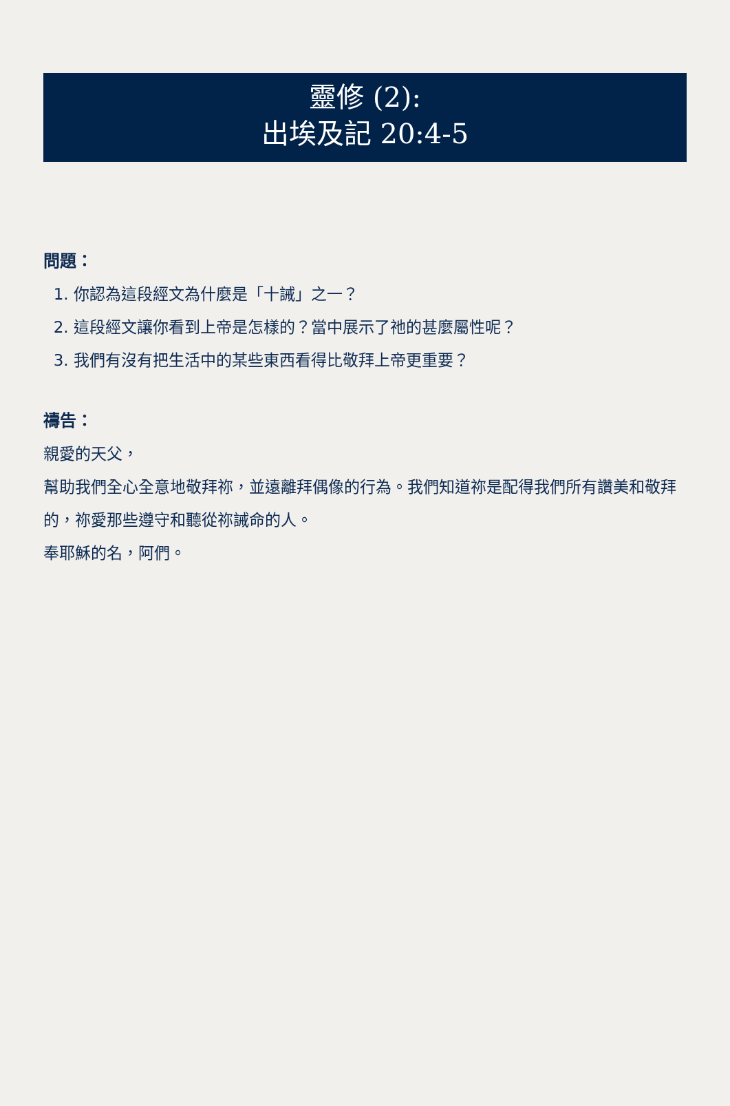靈修 (2):
出埃及記 20:4-5
問題：
1. 你認為這段經文為什麼是「十誡」之一？
2. 這段經文讓你看到上帝是怎樣的？當中展示了祂的甚麼屬性呢？
3. 我們有沒有把生活中的某些東西看得比敬拜上帝更重要？
禱告：
親愛的天父，
幫助我們全心全意地敬拜祢，並遠離拜偶像的行為。我們知道祢是配得我們所有讚美和敬拜的，祢愛那些遵守和聽從祢誡命的人。
奉耶穌的名，阿們。